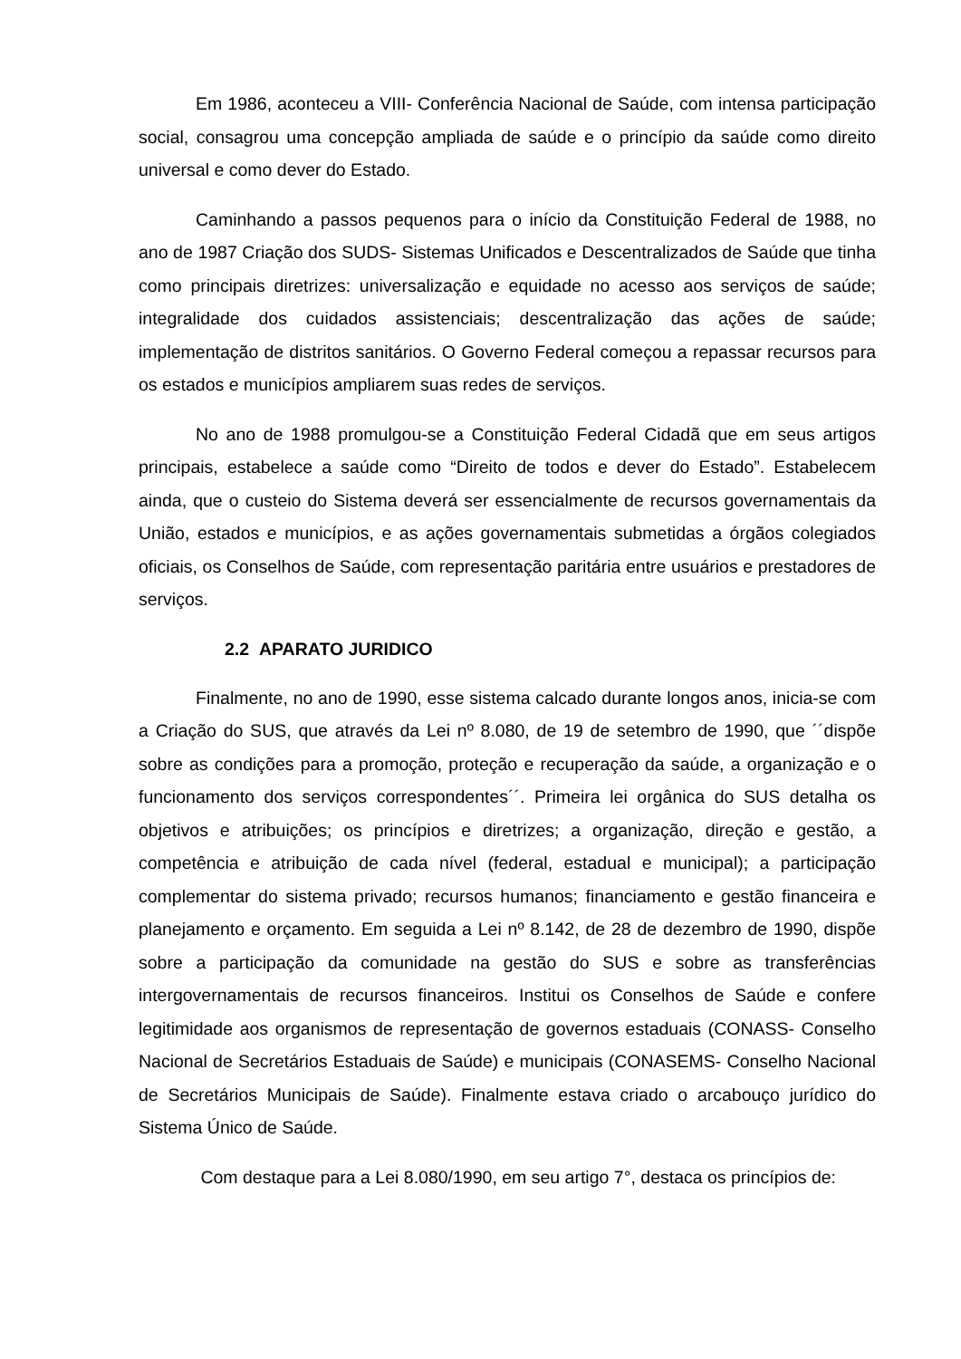Em 1986, aconteceu a VIII- Conferência Nacional de Saúde, com intensa participação social, consagrou uma concepção ampliada de saúde e o princípio da saúde como direito universal e como dever do Estado.
Caminhando a passos pequenos para o início da Constituição Federal de 1988, no ano de 1987 Criação dos SUDS- Sistemas Unificados e Descentralizados de Saúde que tinha como principais diretrizes: universalização e equidade no acesso aos serviços de saúde; integralidade dos cuidados assistenciais; descentralização das ações de saúde; implementação de distritos sanitários. O Governo Federal começou a repassar recursos para os estados e municípios ampliarem suas redes de serviços.
No ano de 1988 promulgou-se a Constituição Federal Cidadã que em seus artigos principais, estabelece a saúde como “Direito de todos e dever do Estado”. Estabelecem ainda, que o custeio do Sistema deverá ser essencialmente de recursos governamentais da União, estados e municípios, e as ações governamentais submetidas a órgãos colegiados oficiais, os Conselhos de Saúde, com representação paritária entre usuários e prestadores de serviços.
2.2 APARATO JURIDICO
Finalmente, no ano de 1990, esse sistema calcado durante longos anos, inicia-se com a Criação do SUS, que através da Lei nº 8.080, de 19 de setembro de 1990, que ´´dispõe sobre as condições para a promoção, proteção e recuperação da saúde, a organização e o funcionamento dos serviços correspondentes´´. Primeira lei orgânica do SUS detalha os objetivos e atribuições; os princípios e diretrizes; a organização, direção e gestão, a competência e atribuição de cada nível (federal, estadual e municipal); a participação complementar do sistema privado; recursos humanos; financiamento e gestão financeira e planejamento e orçamento. Em seguida a Lei nº 8.142, de 28 de dezembro de 1990, dispõe sobre a participação da comunidade na gestão do SUS e sobre as transferências intergovernamentais de recursos financeiros. Institui os Conselhos de Saúde e confere legitimidade aos organismos de representação de governos estaduais (CONASS- Conselho Nacional de Secretários Estaduais de Saúde) e municipais (CONASEMS- Conselho Nacional de Secretários Municipais de Saúde). Finalmente estava criado o arcabouço jurídico do Sistema Único de Saúde.
Com destaque para a Lei 8.080/1990, em seu artigo 7°, destaca os princípios de: